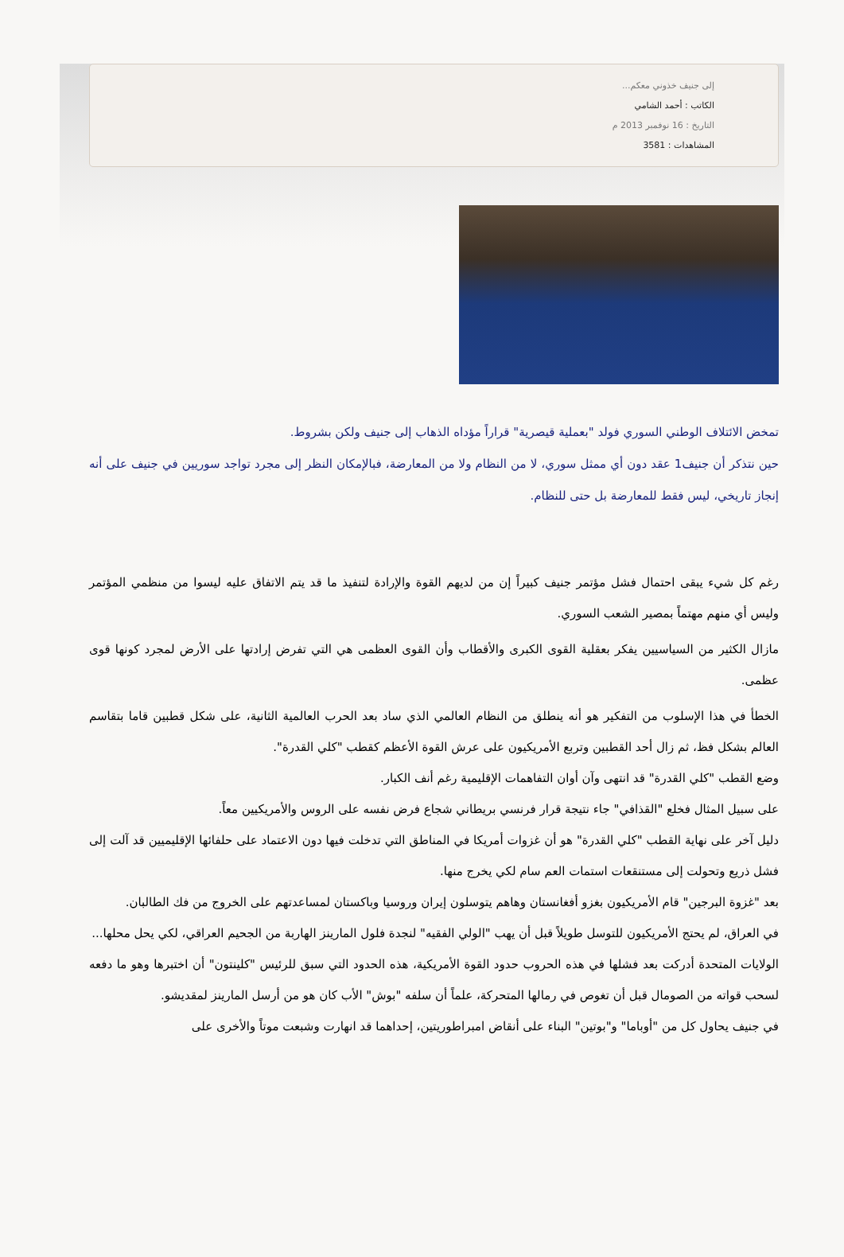إلى جنيف خذوني معكم...
الكاتب : أحمد الشامي
التاريخ : 16 نوفمبر 2013 م
المشاهدات : 3581
تمخض الائتلاف الوطني السوري فولد "بعملية قيصرية" قراراً مؤداه الذهاب إلى جنيف ولكن بشروط.
حين نتذكر أن جنيف1 عقد دون أي ممثل سوري، لا من النظام ولا من المعارضة، فبالإمكان النظر إلى مجرد تواجد سوريين في جنيف على أنه إنجاز تاريخي، ليس فقط للمعارضة بل حتى للنظام.
رغم كل شيء يبقى احتمال فشل مؤتمر جنيف كبيراً إن من لديهم القوة والإرادة لتنفيذ ما قد يتم الاتفاق عليه ليسوا من منظمي المؤتمر وليس أي منهم مهتماً بمصير الشعب السوري.
مازال الكثير من السياسيين يفكر بعقلية القوى الكبرى والأقطاب وأن القوى العظمى هي التي تفرض إرادتها على الأرض لمجرد كونها قوى عظمى.
الخطأ في هذا الإسلوب من التفكير هو أنه ينطلق من النظام العالمي الذي ساد بعد الحرب العالمية الثانية، على شكل قطبين قاما بتقاسم العالم بشكل فظ، ثم زال أحد القطبين وتربع الأمريكيون على عرش القوة الأعظم كقطب "كلي القدرة".
وضع القطب "كلي القدرة" قد انتهى وآن أوان التفاهمات الإقليمية رغم أنف الكبار.
على سبيل المثال فخلع "القذافي" جاء نتيجة قرار فرنسي بريطاني شجاع فرض نفسه على الروس والأمريكيين معاً.
دليل آخر على نهاية القطب "كلي القدرة" هو أن غزوات أمريكا في المناطق التي تدخلت فيها دون الاعتماد على حلفائها الإقليميين قد آلت إلى فشل ذريع وتحولت إلى مستنقعات استمات العم سام لكي يخرج منها.
بعد "غزوة البرجين" قام الأمريكيون بغزو أفغانستان وهاهم يتوسلون إيران وروسيا وباكستان لمساعدتهم على الخروج من فك الطالبان.
في العراق، لم يحتج الأمريكيون للتوسل طويلاً قبل أن يهب "الولي الفقيه" لنجدة فلول المارينز الهاربة من الجحيم العراقي، لكي يحل محلها...
الولايات المتحدة أدركت بعد فشلها في هذه الحروب حدود القوة الأمريكية، هذه الحدود التي سبق للرئيس "كلينتون" أن اختبرها وهو ما دفعه لسحب قواته من الصومال قبل أن تغوص في رمالها المتحركة، علماً أن سلفه "بوش" الأب كان هو من أرسل المارينز لمقديشو.
في جنيف يحاول كل من "أوباما" و"بوتين" البناء على أنقاض امبراطوريتين، إحداهما قد انهارت وشبعت موتاً والأخرى على